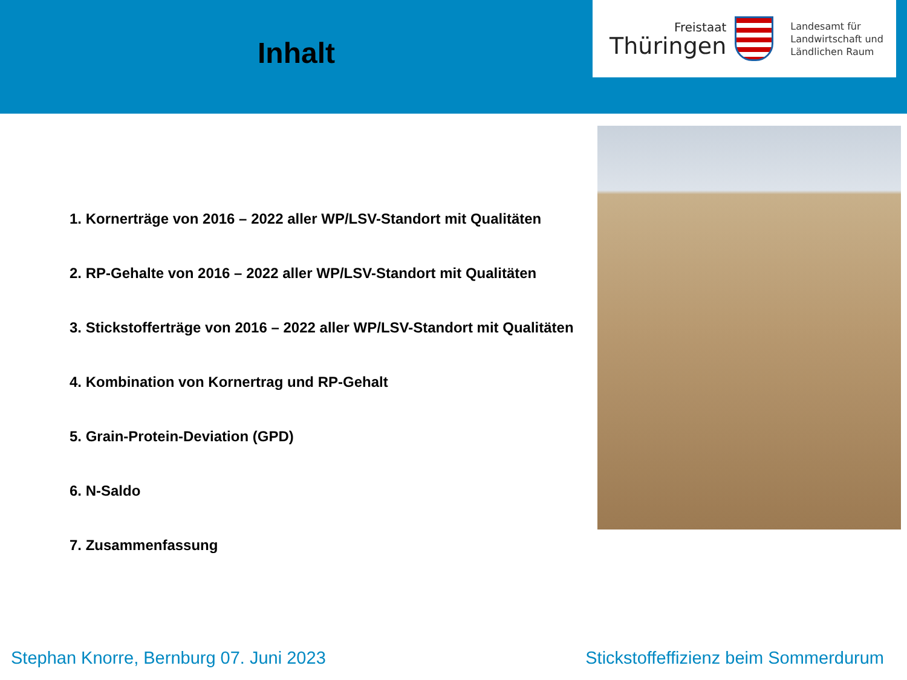Inhalt
Freistaat
Thüringen
Landesamt für
Landwirtschaft und
Ländlichen Raum
1. Kornerträge von 2016 – 2022 aller WP/LSV-Standort mit Qualitäten
2. RP-Gehalte von 2016 – 2022 aller WP/LSV-Standort mit Qualitäten
3. Stickstofferträge von 2016 – 2022 aller WP/LSV-Standort mit Qualitäten
4. Kombination von Kornertrag und RP-Gehalt
5. Grain-Protein-Deviation (GPD)
6. N-Saldo
7. Zusammenfassung
Stephan Knorre, Bernburg 07. Juni 2023 Stickstoffeffizienz beim Sommerdurum